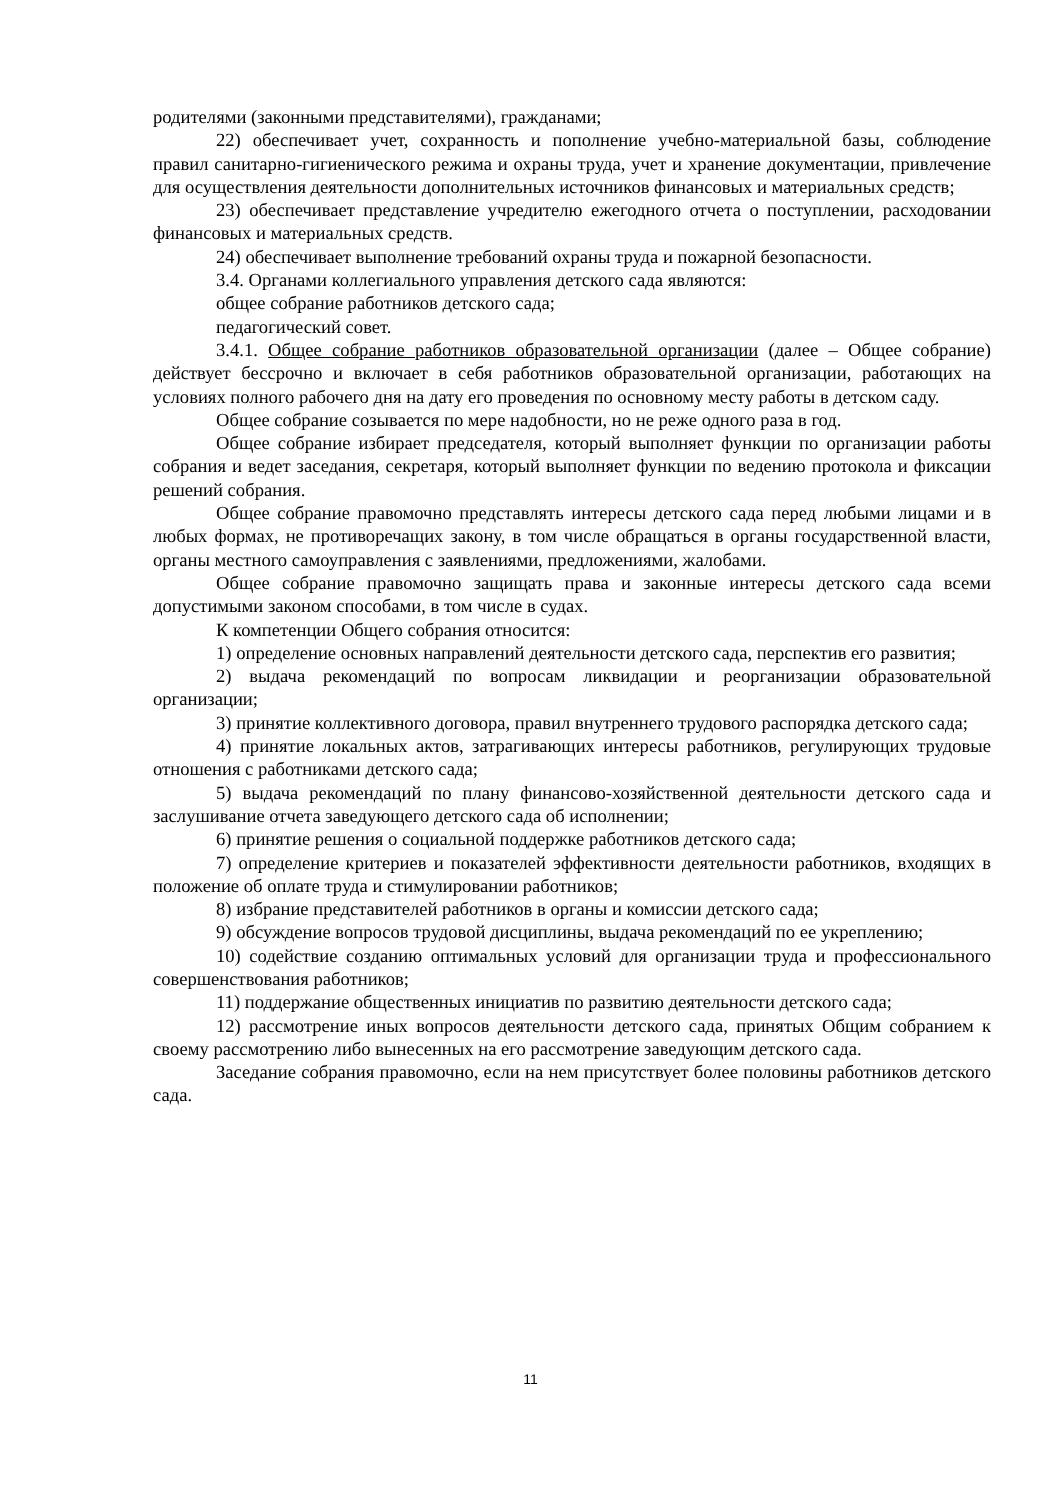родителями (законными представителями), гражданами;
22) обеспечивает учет, сохранность и пополнение учебно-материальной базы, соблюдение правил санитарно-гигиенического режима и охраны труда, учет и хранение документации, привлечение для осуществления деятельности дополнительных источников финансовых и материальных средств;
23) обеспечивает представление учредителю ежегодного отчета о поступлении, расходовании финансовых и материальных средств.
24) обеспечивает выполнение требований охраны труда и пожарной безопасности.
3.4. Органами коллегиального управления детского сада являются:
общее собрание работников детского сада;
педагогический совет.
3.4.1. Общее собрание работников образовательной организации (далее – Общее собрание) действует бессрочно и включает в себя работников образовательной организации, работающих на условиях полного рабочего дня на дату его проведения по основному месту работы в детском саду.
Общее собрание созывается по мере надобности, но не реже одного раза в год.
Общее собрание избирает председателя, который выполняет функции по организации работы собрания и ведет заседания, секретаря, который выполняет функции по ведению протокола и фиксации решений собрания.
Общее собрание правомочно представлять интересы детского сада перед любыми лицами и в любых формах, не противоречащих закону, в том числе обращаться в органы государственной власти, органы местного самоуправления с заявлениями, предложениями, жалобами.
Общее собрание правомочно защищать права и законные интересы детского сада всеми допустимыми законом способами, в том числе в судах.
К компетенции Общего собрания относится:
1) определение основных направлений деятельности детского сада, перспектив его развития;
2) выдача рекомендаций по вопросам ликвидации и реорганизации образовательной организации;
3) принятие коллективного договора, правил внутреннего трудового распорядка детского сада;
4) принятие локальных актов, затрагивающих интересы работников, регулирующих трудовые отношения с работниками детского сада;
5) выдача рекомендаций по плану финансово-хозяйственной деятельности детского сада и заслушивание отчета заведующего детского сада об исполнении;
6) принятие решения о социальной поддержке работников детского сада;
7) определение критериев и показателей эффективности деятельности работников, входящих в положение об оплате труда и стимулировании работников;
8) избрание представителей работников в органы и комиссии детского сада;
9) обсуждение вопросов трудовой дисциплины, выдача рекомендаций по ее укреплению;
10) содействие созданию оптимальных условий для организации труда и профессионального совершенствования работников;
11) поддержание общественных инициатив по развитию деятельности детского сада;
12) рассмотрение иных вопросов деятельности детского сада, принятых Общим собранием к своему рассмотрению либо вынесенных на его рассмотрение заведующим детского сада.
Заседание собрания правомочно, если на нем присутствует более половины работников детского сада.
11